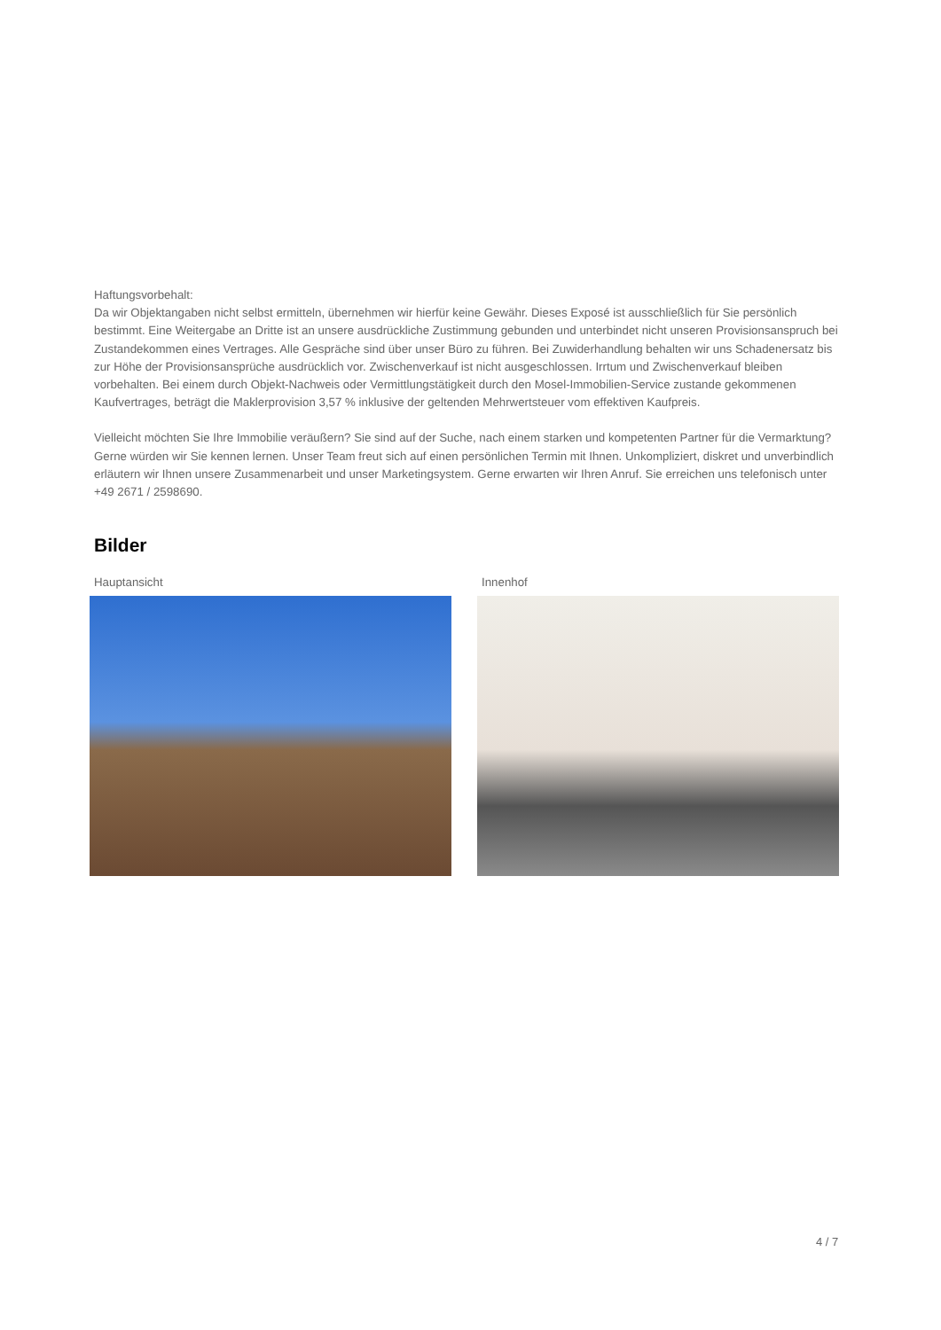Haftungsvorbehalt:
Da wir Objektangaben nicht selbst ermitteln, übernehmen wir hierfür keine Gewähr. Dieses Exposé ist ausschließlich für Sie persönlich bestimmt. Eine Weitergabe an Dritte ist an unsere ausdrückliche Zustimmung gebunden und unterbindet nicht unseren Provisionsanspruch bei Zustandekommen eines Vertrages. Alle Gespräche sind über unser Büro zu führen. Bei Zuwiderhandlung behalten wir uns Schadenersatz bis zur Höhe der Provisionsansprüche ausdrücklich vor. Zwischenverkauf ist nicht ausgeschlossen. Irrtum und Zwischenverkauf bleiben vorbehalten. Bei einem durch Objekt-Nachweis oder Vermittlungstätigkeit durch den Mosel-Immobilien-Service zustande gekommenen Kaufvertrages, beträgt die Maklerprovision 3,57 % inklusive der geltenden Mehrwertsteuer vom effektiven Kaufpreis.
Vielleicht möchten Sie Ihre Immobilie veräußern? Sie sind auf der Suche, nach einem starken und kompetenten Partner für die Vermarktung? Gerne würden wir Sie kennen lernen. Unser Team freut sich auf einen persönlichen Termin mit Ihnen. Unkompliziert, diskret und unverbindlich erläutern wir Ihnen unsere Zusammenarbeit und unser Marketingsystem. Gerne erwarten wir Ihren Anruf. Sie erreichen uns telefonisch unter +49 2671 / 2598690.
Bilder
Hauptansicht Innenhof
4 / 7